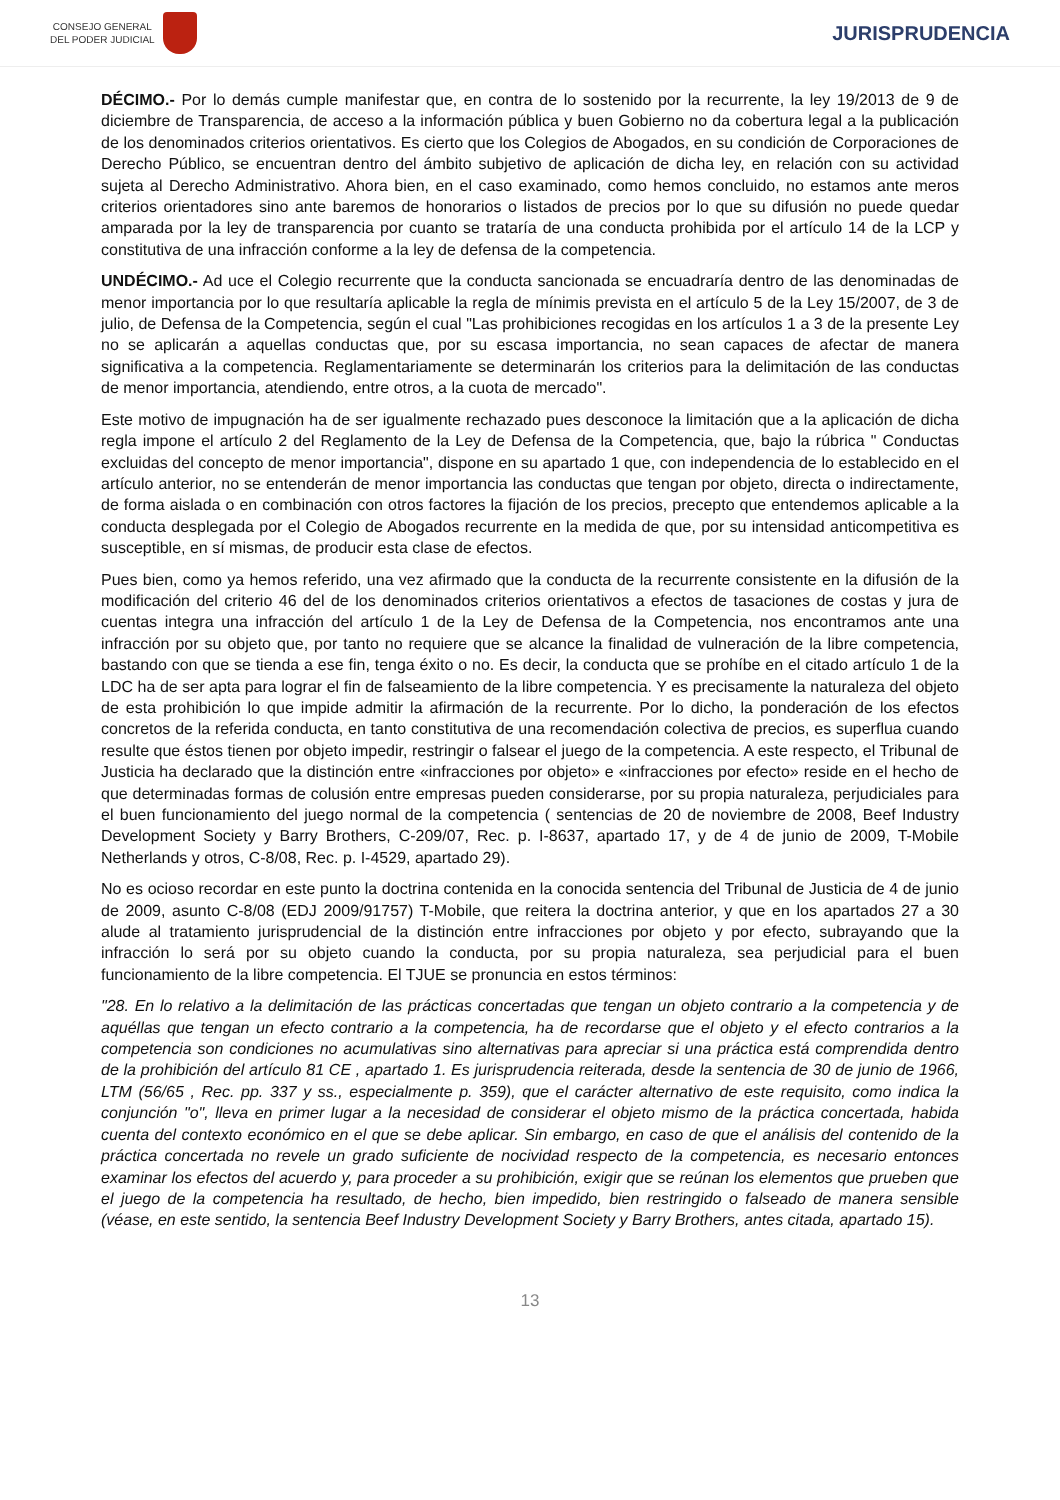CONSEJO GENERAL
DEL PODER JUDICIAL
JURISPRUDENCIA
DÉCIMO.- Por lo demás cumple manifestar que, en contra de lo sostenido por la recurrente, la ley 19/2013 de 9 de diciembre de Transparencia, de acceso a la información pública y buen Gobierno no da cobertura legal a la publicación de los denominados criterios orientativos. Es cierto que los Colegios de Abogados, en su condición de Corporaciones de Derecho Público, se encuentran dentro del ámbito subjetivo de aplicación de dicha ley, en relación con su actividad sujeta al Derecho Administrativo. Ahora bien, en el caso examinado, como hemos concluido, no estamos ante meros criterios orientadores sino ante baremos de honorarios o listados de precios por lo que su difusión no puede quedar amparada por la ley de transparencia por cuanto se trataría de una conducta prohibida por el artículo 14 de la LCP y constitutiva de una infracción conforme a la ley de defensa de la competencia.
UNDÉCIMO.- Ad uce el Colegio recurrente que la conducta sancionada se encuadraría dentro de las denominadas de menor importancia por lo que resultaría aplicable la regla de mínimis prevista en el artículo 5 de la Ley 15/2007, de 3 de julio, de Defensa de la Competencia, según el cual "Las prohibiciones recogidas en los artículos 1 a 3 de la presente Ley no se aplicarán a aquellas conductas que, por su escasa importancia, no sean capaces de afectar de manera significativa a la competencia. Reglamentariamente se determinarán los criterios para la delimitación de las conductas de menor importancia, atendiendo, entre otros, a la cuota de mercado".
Este motivo de impugnación ha de ser igualmente rechazado pues desconoce la limitación que a la aplicación de dicha regla impone el artículo 2 del Reglamento de la Ley de Defensa de la Competencia, que, bajo la rúbrica " Conductas excluidas del concepto de menor importancia", dispone en su apartado 1 que, con independencia de lo establecido en el artículo anterior, no se entenderán de menor importancia las conductas que tengan por objeto, directa o indirectamente, de forma aislada o en combinación con otros factores la fijación de los precios, precepto que entendemos aplicable a la conducta desplegada por el Colegio de Abogados recurrente en la medida de que, por su intensidad anticompetitiva es susceptible, en sí mismas, de producir esta clase de efectos.
Pues bien, como ya hemos referido, una vez afirmado que la conducta de la recurrente consistente en la difusión de la modificación del criterio 46 del de los denominados criterios orientativos a efectos de tasaciones de costas y jura de cuentas integra una infracción del artículo 1 de la Ley de Defensa de la Competencia, nos encontramos ante una infracción por su objeto que, por tanto no requiere que se alcance la finalidad de vulneración de la libre competencia, bastando con que se tienda a ese fin, tenga éxito o no. Es decir, la conducta que se prohíbe en el citado artículo 1 de la LDC ha de ser apta para lograr el fin de falseamiento de la libre competencia. Y es precisamente la naturaleza del objeto de esta prohibición lo que impide admitir la afirmación de la recurrente. Por lo dicho, la ponderación de los efectos concretos de la referida conducta, en tanto constitutiva de una recomendación colectiva de precios, es superflua cuando resulte que éstos tienen por objeto impedir, restringir o falsear el juego de la competencia. A este respecto, el Tribunal de Justicia ha declarado que la distinción entre «infracciones por objeto» e «infracciones por efecto» reside en el hecho de que determinadas formas de colusión entre empresas pueden considerarse, por su propia naturaleza, perjudiciales para el buen funcionamiento del juego normal de la competencia ( sentencias de 20 de noviembre de 2008, Beef Industry Development Society y Barry Brothers, C-209/07, Rec. p. I-8637, apartado 17, y de 4 de junio de 2009, T-Mobile Netherlands y otros, C-8/08, Rec. p. I-4529, apartado 29).
No es ocioso recordar en este punto la doctrina contenida en la conocida sentencia del Tribunal de Justicia de 4 de junio de 2009, asunto C-8/08 (EDJ 2009/91757) T-Mobile, que reitera la doctrina anterior, y que en los apartados 27 a 30 alude al tratamiento jurisprudencial de la distinción entre infracciones por objeto y por efecto, subrayando que la infracción lo será por su objeto cuando la conducta, por su propia naturaleza, sea perjudicial para el buen funcionamiento de la libre competencia. El TJUE se pronuncia en estos términos:
"28. En lo relativo a la delimitación de las prácticas concertadas que tengan un objeto contrario a la competencia y de aquéllas que tengan un efecto contrario a la competencia, ha de recordarse que el objeto y el efecto contrarios a la competencia son condiciones no acumulativas sino alternativas para apreciar si una práctica está comprendida dentro de la prohibición del artículo 81 CE , apartado 1. Es jurisprudencia reiterada, desde la sentencia de 30 de junio de 1966, LTM (56/65 , Rec. pp. 337 y ss., especialmente p. 359), que el carácter alternativo de este requisito, como indica la conjunción "o", lleva en primer lugar a la necesidad de considerar el objeto mismo de la práctica concertada, habida cuenta del contexto económico en el que se debe aplicar. Sin embargo, en caso de que el análisis del contenido de la práctica concertada no revele un grado suficiente de nocividad respecto de la competencia, es necesario entonces examinar los efectos del acuerdo y, para proceder a su prohibición, exigir que se reúnan los elementos que prueben que el juego de la competencia ha resultado, de hecho, bien impedido, bien restringido o falseado de manera sensible (véase, en este sentido, la sentencia Beef Industry Development Society y Barry Brothers, antes citada, apartado 15).
13